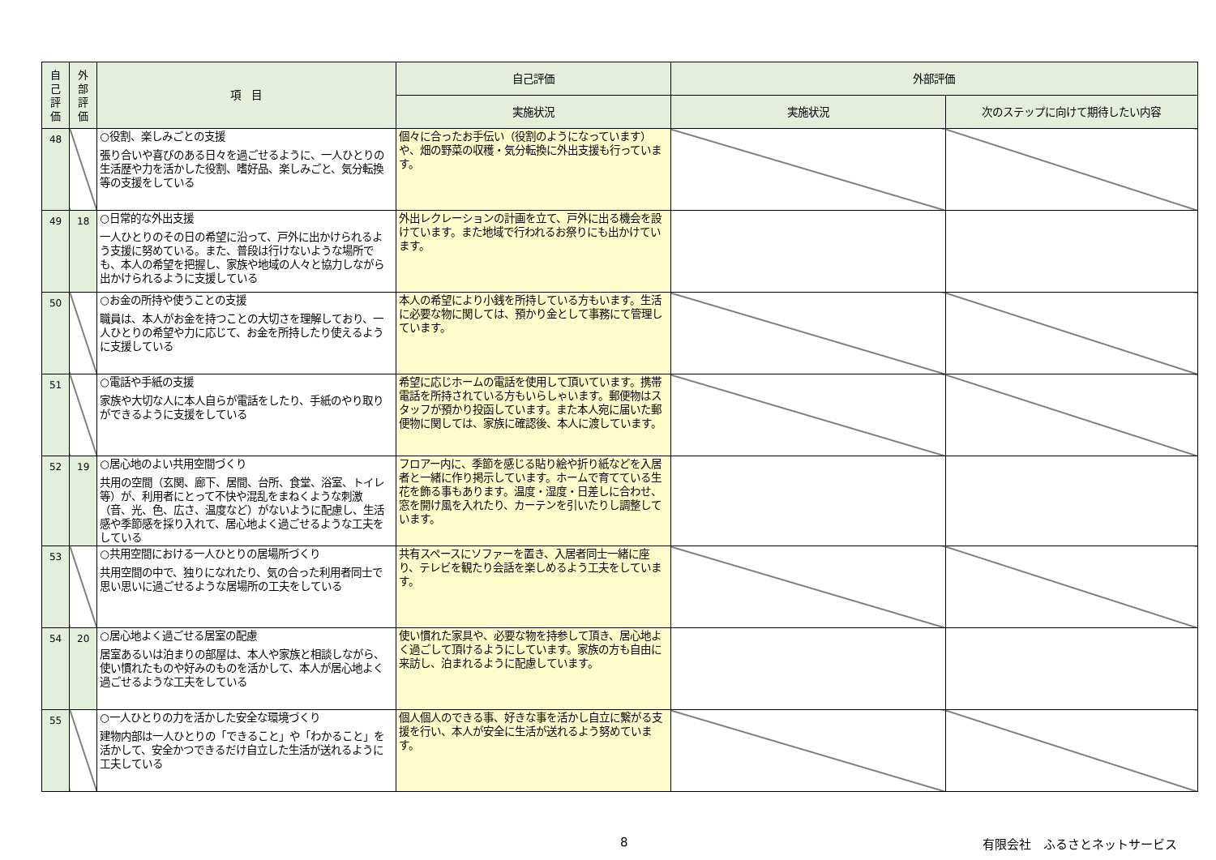| 自 己 評 価 | 外 部 評 価 | 項 目 | 自己評価 | 外部評価 | |
| --- | --- | --- | --- | --- | --- |
| | | | 実施状況 | 実施状況 | 次のステップに向けて期待したい内容 |
| 48 | | ○役割、楽しみごとの支援 張り合いや喜びのある日々を過ごせるように、一人ひとりの生活歴や力を活かした役割、嗜好品、楽しみごと、気分転換等の支援をしている | 個々に合ったお手伝い（役割のようになっています）や、畑の野菜の収穫・気分転換に外出支援も行っています。 | | |
| 49 | 18 | ○日常的な外出支援 一人ひとりのその日の希望に沿って、戸外に出かけられるよう支援に努めている。また、普段は行けないような場所でも、本人の希望を把握し、家族や地域の人々と協力しながら出かけられるように支援している | 外出レクレーションの計画を立て、戸外に出る機会を設けています。また地域で行われるお祭りにも出かけています。 | | |
| 50 | | ○お金の所持や使うことの支援 職員は、本人がお金を持つことの大切さを理解しており、一人ひとりの希望や力に応じて、お金を所持したり使えるように支援している | 本人の希望により小銭を所持している方もいます。生活に必要な物に関しては、預かり金として事務にて管理しています。 | | |
| 51 | | ○電話や手紙の支援 家族や大切な人に本人自らが電話をしたり、手紙のやり取りができるように支援をしている | 希望に応じホームの電話を使用して頂いています。携帯電話を所持されている方もいらしゃいます。郵便物はスタッフが預かり投函しています。また本人宛に届いた郵便物に関しては、家族に確認後、本人に渡しています。 | | |
| 52 | 19 | ○居心地のよい共用空間づくり 共用の空間（玄関、廊下、居間、台所、食堂、浴室、トイレ等）が、利用者にとって不快や混乱をまねくような刺激（音、光、色、広さ、温度など）がないように配慮し、生活感や季節感を採り入れて、居心地よく過ごせるような工夫をしている | フロアー内に、季節を感じる貼り絵や折り紙などを入居者と一緒に作り掲示しています。ホームで育てている生花を飾る事もあります。温度・湿度・日差しに合わせ、窓を開け風を入れたり、カーテンを引いたりし調整しています。 | | |
| 53 | | ○共用空間における一人ひとりの居場所づくり 共用空間の中で、独りになれたり、気の合った利用者同士で思い思いに過ごせるような居場所の工夫をしている | 共有スペースにソファーを置き、入居者同士一緒に座り、テレビを観たり会話を楽しめるよう工夫をしています。 | | |
| 54 | 20 | ○居心地よく過ごせる居室の配慮 居室あるいは泊まりの部屋は、本人や家族と相談しながら、使い慣れたものや好みのものを活かして、本人が居心地よく過ごせるような工夫をしている | 使い慣れた家具や、必要な物を持参して頂き、居心地よく過ごして頂けるようにしています。家族の方も自由に来訪し、泊まれるように配慮しています。 | | |
| 55 | | ○一人ひとりの力を活かした安全な環境づくり 建物内部は一人ひとりの「できること」や「わかること」を活かして、安全かつできるだけ自立した生活が送れるように工夫している | 個人個人のできる事、好きな事を活かし自立に繋がる支援を行い、本人が安全に生活が送れるよう努めています。 | | |
8 有限会社　ふるさとネットサービス